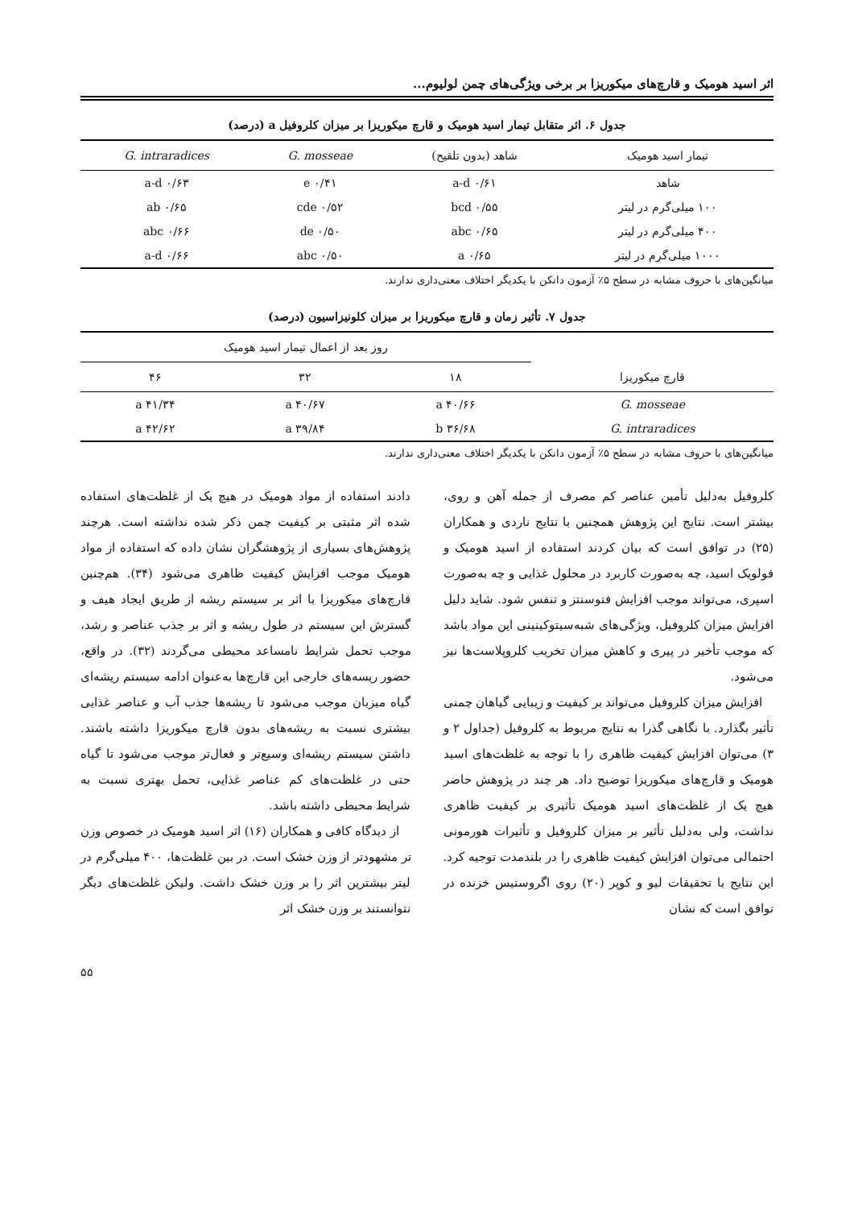اثر اسید هومیک و قارچ‌های میکوریزا بر برخی ویژگی‌های چمن لولیوم...
جدول ۶. اثر متقابل تیمار اسید هومیک و قارچ میکوریزا بر میزان کلروفیل a (درصد)
| تیمار اسید هومیک | شاهد (بدون تلقیح) | G. mosseae | G. intraradices |
| --- | --- | --- | --- |
| شاهد | ۰/۶۱ a-d | ۰/۴۱ e | ۰/۶۳ a-d |
| ۱۰۰ میلی‌گرم در لیتر | ۰/۵۵ bcd | ۰/۵۲ cde | ۰/۶۵ ab |
| ۴۰۰ میلی‌گرم در لیتر | ۰/۶۵ abc | ۰/۵۰ de | ۰/۶۶ abc |
| ۱۰۰۰ میلی‌گرم در لیتر | ۰/۶۵ a | ۰/۵۰ abc | ۰/۶۶ a-d |
میانگین‌های با حروف مشابه در سطح ۵٪ آزمون دانکن با یکدیگر اختلاف معنی‌داری ندارند.
جدول ۷. تأثیر زمان و قارچ میکوریزا بر میزان کلونیزاسیون (درصد)
| قارچ میکوریزا | روز بعد از اعمال تیمار اسید هومیک | | |
| --- | --- | --- | --- |
| | ۱۸ | ۳۲ | ۴۶ |
| G. mosseae | ۴۰/۶۶ a | ۴۰/۶۷ a | ۴۱/۳۴ a |
| G. intraradices | ۳۶/۶۸ b | ۳۹/۸۴ a | ۴۲/۶۲ a |
میانگین‌های با حروف مشابه در سطح ۵٪ آزمون دانکن با یکدیگر اختلاف معنی‌داری ندارند.
کلروفیل به‌دلیل تأمین عناصر کم مصرف از جمله آهن و روی، بیشتر است. نتایج این پژوهش همچنین با نتایج ناردی و همکاران (۲۵) در توافق است که بیان کردند استفاده از اسید هومیک و فولویک اسید، چه به‌صورت کاربرد در محلول غذایی و چه به‌صورت اسپری، می‌تواند موجب افزایش فتوسنتز و تنفس شود. شاید دلیل افزایش میزان کلروفیل، ویژگی‌های شبه‌سیتوکینینی این مواد باشد که موجب تأخیر در پیری و کاهش میزان تخریب کلروپلاست‌ها نیز می‌شود.
افزایش میزان کلروفیل می‌تواند بر کیفیت و زیبایی گیاهان چمنی تأثیر بگذارد. با نگاهی گذرا به نتایج مربوط به کلروفیل (جداول ۲ و ۳) می‌توان افزایش کیفیت ظاهری را با توجه به غلظت‌های اسید هومیک و قارچ‌های میکوریزا توضیح داد. هر چند در پژوهش حاضر هیچ یک از غلظت‌های اسید هومیک تأثیری بر کیفیت ظاهری نداشت، ولی به‌دلیل تأثیر بر میزان کلروفیل و تأثیرات هورمونی احتمالی می‌توان افزایش کیفیت ظاهری را در بلندمدت توجیه کرد. این نتایج با تحقیقات لیو و کوپر (۲۰) روی اگروستیس خزنده در توافق است که نشان
دادند استفاده از مواد هومیک در هیچ یک از غلظت‌های استفاده شده اثر مثبتی بر کیفیت چمن ذکر شده نداشته است. هرچند پژوهش‌های بسیاری از پژوهشگران نشان داده که استفاده از مواد هومیک موجب افزایش کیفیت ظاهری می‌شود (۳۴). هم‌چنین قارچ‌های میکوریزا با اثر بر سیستم ریشه از طریق ایجاد هیف و گسترش این سیستم در طول ریشه و اثر بر جذب عناصر و رشد، موجب تحمل شرایط نامساعد محیطی می‌گردند (۳۲). در واقع، حضور ریسه‌های خارجی این قارچ‌ها به‌عنوان ادامه سیستم ریشه‌ای گیاه میزبان موجب می‌شود تا ریشه‌ها جذب آب و عناصر غذایی بیشتری نسبت به ریشه‌های بدون قارچ میکوریزا داشته باشند. داشتن سیستم ریشه‌ای وسیع‌تر و فعال‌تر موجب می‌شود تا گیاه حتی در غلظت‌های کم عناصر غذایی، تحمل بهتری نسبت به شرایط محیطی داشته باشد.
از دیدگاه کافی و همکاران (۱۶) اثر اسید هومیک در خصوص وزن تر مشهودتر از وزن خشک است. در بین غلظت‌ها، ۴۰۰ میلی‌گرم در لیتر بیشترین اثر را بر وزن خشک داشت. ولیکن غلظت‌های دیگر نتوانستند بر وزن خشک اثر
۵۵